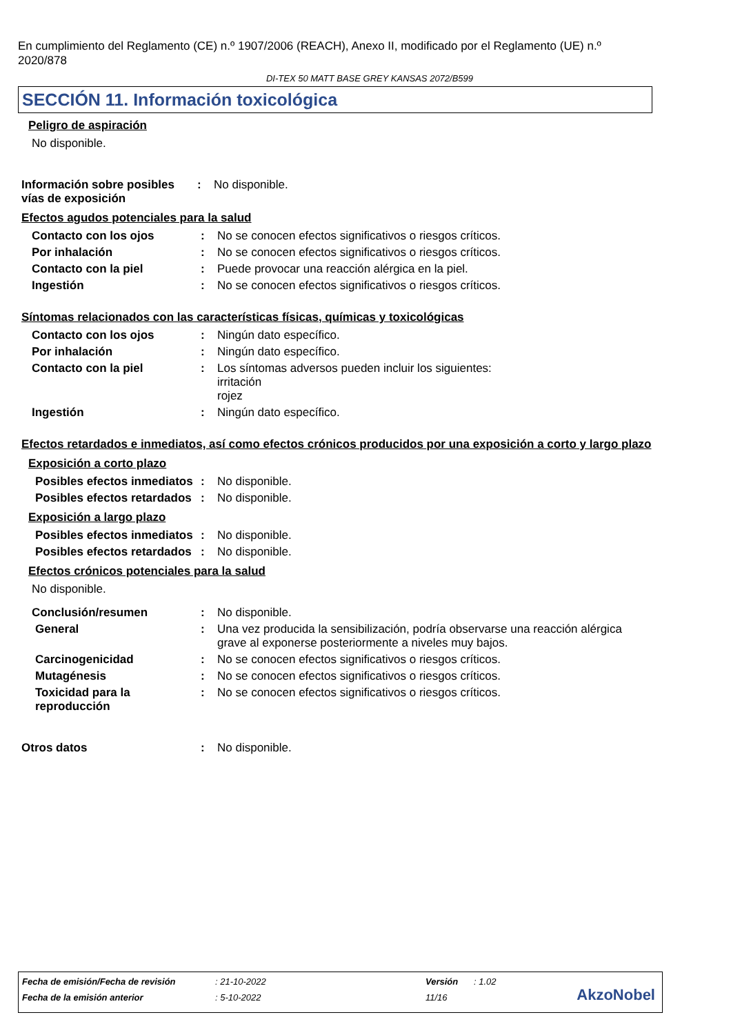En cumplimiento del Reglamento (CE) n.º 1907/2006 (REACH), Anexo II, modificado por el Reglamento (UE) n.º 2020/878
DI-TEX 50 MATT BASE GREY KANSAS 2072/B599
SECCIÓN 11. Información toxicológica
Peligro de aspiración
No disponible.
Información sobre posibles vías de exposición
: No disponible.
Efectos agudos potenciales para la salud
Contacto con los ojos : No se conocen efectos significativos o riesgos críticos.
Por inhalación : No se conocen efectos significativos o riesgos críticos.
Contacto con la piel : Puede provocar una reacción alérgica en la piel.
Ingestión : No se conocen efectos significativos o riesgos críticos.
Síntomas relacionados con las características físicas, químicas y toxicológicas
Contacto con los ojos : Ningún dato específico.
Por inhalación : Ningún dato específico.
Contacto con la piel : Los síntomas adversos pueden incluir los siguientes:
irritación
rojez
Ingestión : Ningún dato específico.
Efectos retardados e inmediatos, así como efectos crónicos producidos por una exposición a corto y largo plazo
Exposición a corto plazo
Posibles efectos inmediatos
: No disponible.
Posibles efectos retardados
: No disponible.
Exposición a largo plazo
Posibles efectos inmediatos
: No disponible.
Posibles efectos retardados
: No disponible.
Efectos crónicos potenciales para la salud
No disponible.
Conclusión/resumen : No disponible.
General : Una vez producida la sensibilización, podría observarse una reacción alérgica grave al exponerse posteriormente a niveles muy bajos.
Carcinogenicidad : No se conocen efectos significativos o riesgos críticos.
Mutagénesis : No se conocen efectos significativos o riesgos críticos.
Toxicidad para la reproducción
: No se conocen efectos significativos o riesgos críticos.
Otros datos : No disponible.
Fecha de emisión/Fecha de revisión: 21-10-2022 Versión: 1.02
Fecha de la emisión anterior: 5-10-2022 11/16
AkzoNobel